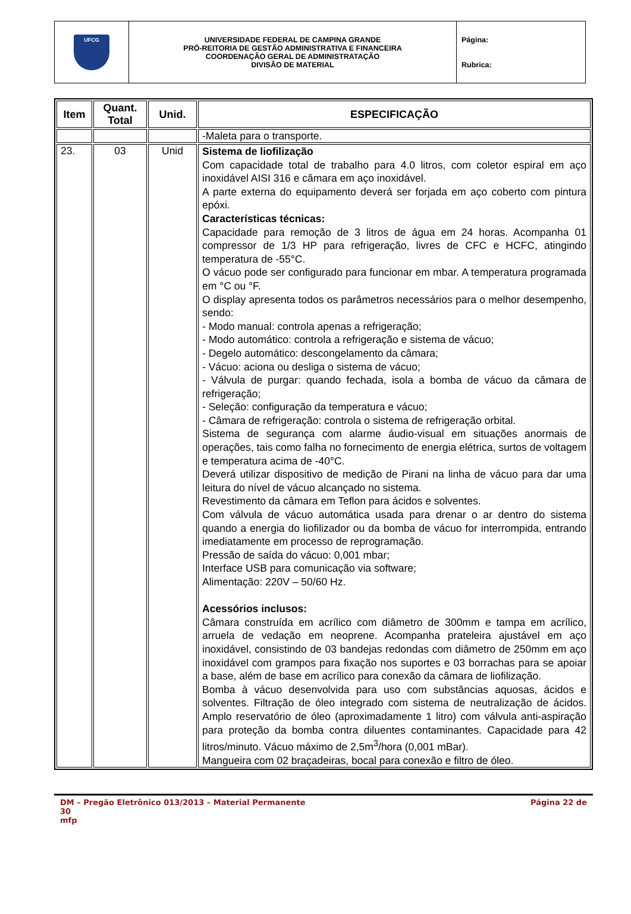| UFCG | UNIVERSIDADE FEDERAL DE CAMPINA GRANDE PRÓ-REITORIA DE GESTÃO ADMINISTRATIVA E FINANCEIRA COORDENAÇÃO GERAL DE ADMINISTRATAÇÃO DIVISÃO DE MATERIAL | Página: Rubrica: |
| Item | Quant. Total | Unid. | ESPECIFICAÇÃO |
| --- | --- | --- | --- |
| | | | -Maleta para o transporte. |
| 23. | 03 | Unid | Sistema de liofilização Com capacidade total de trabalho para 4.0 litros, com coletor espiral em aço inoxidável AISI 316 e câmara em aço inoxidável. A parte externa do equipamento deverá ser forjada em aço coberto com pintura epóxi. Características técnicas: Capacidade para remoção de 3 litros de água em 24 horas. Acompanha 01 compressor de 1/3 HP para refrigeração, livres de CFC e HCFC, atingindo temperatura de -55°C. O vácuo pode ser configurado para funcionar em mbar. A temperatura programada em °C ou °F. O display apresenta todos os parâmetros necessários para o melhor desempenho, sendo: - Modo manual: controla apenas a refrigeração; - Modo automático: controla a refrigeração e sistema de vácuo; - Degelo automático: descongelamento da câmara; - Vácuo: aciona ou desliga o sistema de vácuo; - Válvula de purgar: quando fechada, isola a bomba de vácuo da câmara de refrigeração; - Seleção: configuração da temperatura e vácuo; - Câmara de refrigeração: controla o sistema de refrigeração orbital. Sistema de segurança com alarme áudio-visual em situações anormais de operações, tais como falha no fornecimento de energia elétrica, surtos de voltagem e temperatura acima de -40°C. Deverá utilizar dispositivo de medição de Pirani na linha de vácuo para dar uma leitura do nível de vácuo alcançado no sistema. Revestimento da câmara em Teflon para ácidos e solventes. Com válvula de vácuo automática usada para drenar o ar dentro do sistema quando a energia do liofilizador ou da bomba de vácuo for interrompida, entrando imediatamente em processo de reprogramação. Pressão de saída do vácuo: 0,001 mbar; Interface USB para comunicação via software; Alimentação: 220V – 50/60 Hz. Acessórios inclusos: Câmara construída em acrílico com diâmetro de 300mm e tampa em acrílico, arruela de vedação em neoprene. Acompanha prateleira ajustável em aço inoxidável, consistindo de 03 bandejas redondas com diâmetro de 250mm em aço inoxidável com grampos para fixação nos suportes e 03 borrachas para se apoiar a base, além de base em acrílico para conexão da câmara de liofilização. Bomba à vácuo desenvolvida para uso com substâncias aquosas, ácidos e solventes. Filtração de óleo integrado com sistema de neutralização de ácidos. Amplo reservatório de óleo (aproximadamente 1 litro) com válvula anti-aspiração para proteção da bomba contra diluentes contaminantes. Capacidade para 42 litros/minuto. Vácuo máximo de 2,5m<sup>3</sup>/hora (0,001 mBar). Mangueira com 02 braçadeiras, bocal para conexão e filtro de óleo. |
DM – Pregão Eletrônico 013/2013 – Material Permanente Página 22 de
30
mfp